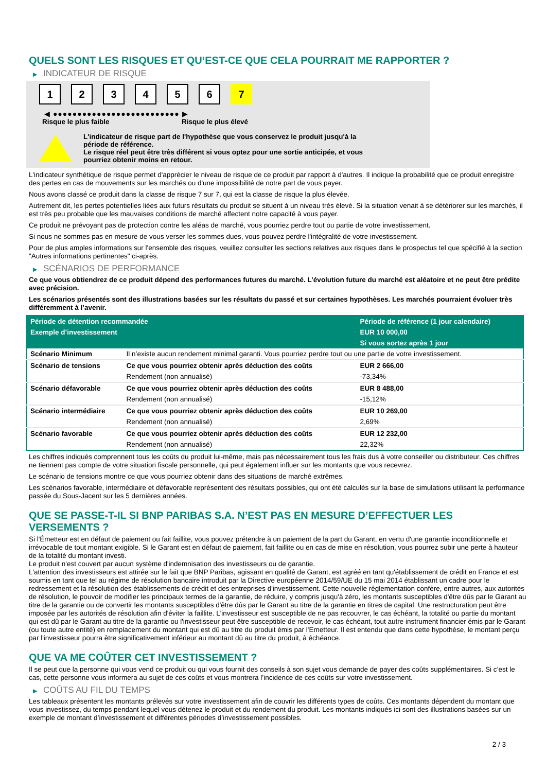QUELS SONT LES RISQUES ET QU’EST-CE QUE CELA POURRAIT ME RAPPORTER ?
▶ INDICATEUR DE RISQUE
1 2 3 4 5 6 7
◀ ●●●●●●●●●●●●●●●●●●●●●●●●●● ▶
Risque le plus faible Risque le plus élevé
L'indicateur de risque part de l'hypothèse que vous conservez le produit jusqu'à la
période de référence.
Le risque réel peut être très différent si vous optez pour une sortie anticipée, et vous
pourriez obtenir moins en retour.
L'indicateur synthétique de risque permet d'apprécier le niveau de risque de ce produit par rapport à d'autres. Il indique la probabilité que ce produit enregistre des pertes en cas de mouvements sur les marchés ou d'une impossibilité de notre part de vous payer.
Nous avons classé ce produit dans la classe de risque 7 sur 7, qui est la classe de risque la plus élevée.
Autrement dit, les pertes potentielles liées aux futurs résultats du produit se situent à un niveau très élevé. Si la situation venait à se détériorer sur les marchés, il est très peu probable que les mauvaises conditions de marché affectent notre capacité à vous payer.
Ce produit ne prévoyant pas de protection contre les aléas de marché, vous pourriez perdre tout ou partie de votre investissement.
Si nous ne sommes pas en mesure de vous verser les sommes dues, vous pouvez perdre l'intégralité de votre investissement.
Pour de plus amples informations sur l'ensemble des risques, veuillez consulter les sections relatives aux risques dans le prospectus tel que spécifié à la section "Autres informations pertinentes" ci-après.
▶ SCÉNARIOS DE PERFORMANCE
Ce que vous obtiendrez de ce produit dépend des performances futures du marché. L’évolution future du marché est aléatoire et ne peut être prédite avec précision.
Les scénarios présentés sont des illustrations basées sur les résultats du passé et sur certaines hypothèses. Les marchés pourraient évoluer très différemment à l’avenir.
| Période de détention recommandée | | Période de référence (1 jour calendaire) |
| --- | --- | --- |
| Exemple d’investissement | | EUR 10 000,00 |
| | | Si vous sortez après 1 jour |
| Scénario Minimum | Il n’existe aucun rendement minimal garanti. Vous pourriez perdre tout ou une partie de votre investissement. | |
| Scénario de tensions | Ce que vous pourriez obtenir après déduction des coûts | EUR 2 666,00 |
| | Rendement (non annualisé) | -73,34% |
| Scénario défavorable | Ce que vous pourriez obtenir après déduction des coûts | EUR 8 488,00 |
| | Rendement (non annualisé) | -15,12% |
| Scénario intermédiaire | Ce que vous pourriez obtenir après déduction des coûts | EUR 10 269,00 |
| | Rendement (non annualisé) | 2,69% |
| Scénario favorable | Ce que vous pourriez obtenir après déduction des coûts | EUR 12 232,00 |
| | Rendement (non annualisé) | 22,32% |
Les chiffres indiqués comprennent tous les coûts du produit lui-même, mais pas nécessairement tous les frais dus à votre conseiller ou distributeur. Ces chiffres ne tiennent pas compte de votre situation fiscale personnelle, qui peut également influer sur les montants que vous recevrez.
Le scénario de tensions montre ce que vous pourriez obtenir dans des situations de marché extrêmes.
Les scénarios favorable, intermédiaire et défavorable représentent des résultats possibles, qui ont été calculés sur la base de simulations utilisant la performance passée du Sous-Jacent sur les 5 dernières années.
QUE SE PASSE-T-IL SI BNP PARIBAS S.A. N’EST PAS EN MESURE D’EFFECTUER LES VERSEMENTS ?
Si l'Émetteur est en défaut de paiement ou fait faillite, vous pouvez prétendre à un paiement de la part du Garant, en vertu d'une garantie inconditionnelle et irrévocable de tout montant exigible. Si le Garant est en défaut de paiement, fait faillite ou en cas de mise en résolution, vous pourrez subir une perte à hauteur de la totalité du montant investi.
Le produit n'est couvert par aucun système d'indemnisation des investisseurs ou de garantie.
L'attention des investisseurs est attirée sur le fait que BNP Paribas, agissant en qualité de Garant, est agréé en tant qu'établissement de crédit en France et est soumis en tant que tel au régime de résolution bancaire introduit par la Directive européenne 2014/59/UE du 15 mai 2014 établissant un cadre pour le redressement et la résolution des établissements de crédit et des entreprises d'investissement. Cette nouvelle réglementation confère, entre autres, aux autorités de résolution, le pouvoir de modifier les principaux termes de la garantie, de réduire, y compris jusqu'à zéro, les montants susceptibles d'être dûs par le Garant au titre de la garantie ou de convertir les montants susceptibles d'être dûs par le Garant au titre de la garantie en titres de capital. Une restructuration peut être imposée par les autorités de résolution afin d'éviter la faillite. L'investisseur est susceptible de ne pas recouvrer, le cas échéant, la totalité ou partie du montant qui est dû par le Garant au titre de la garantie ou l'investisseur peut être susceptible de recevoir, le cas échéant, tout autre instrument financier émis par le Garant (ou toute autre entité) en remplacement du montant qui est dû au titre du produit émis par l'Emetteur. Il est entendu que dans cette hypothèse, le montant perçu par l'investisseur pourra être significativement inférieur au montant dû au titre du produit, à échéance.
QUE VA ME COÛTER CET INVESTISSEMENT ?
Il se peut que la personne qui vous vend ce produit ou qui vous fournit des conseils à son sujet vous demande de payer des coûts supplémentaires. Si c’est le cas, cette personne vous informera au sujet de ces coûts et vous montrera l’incidence de ces coûts sur votre investissement.
▶ COÛTS AU FIL DU TEMPS
Les tableaux présentent les montants prélevés sur votre investissement afin de couvrir les différents types de coûts. Ces montants dépendent du montant que vous investissez, du temps pendant lequel vous détenez le produit et du rendement du produit. Les montants indiqués ici sont des illustrations basées sur un exemple de montant d’investissement et différentes périodes d’investissement possibles.
2 / 3